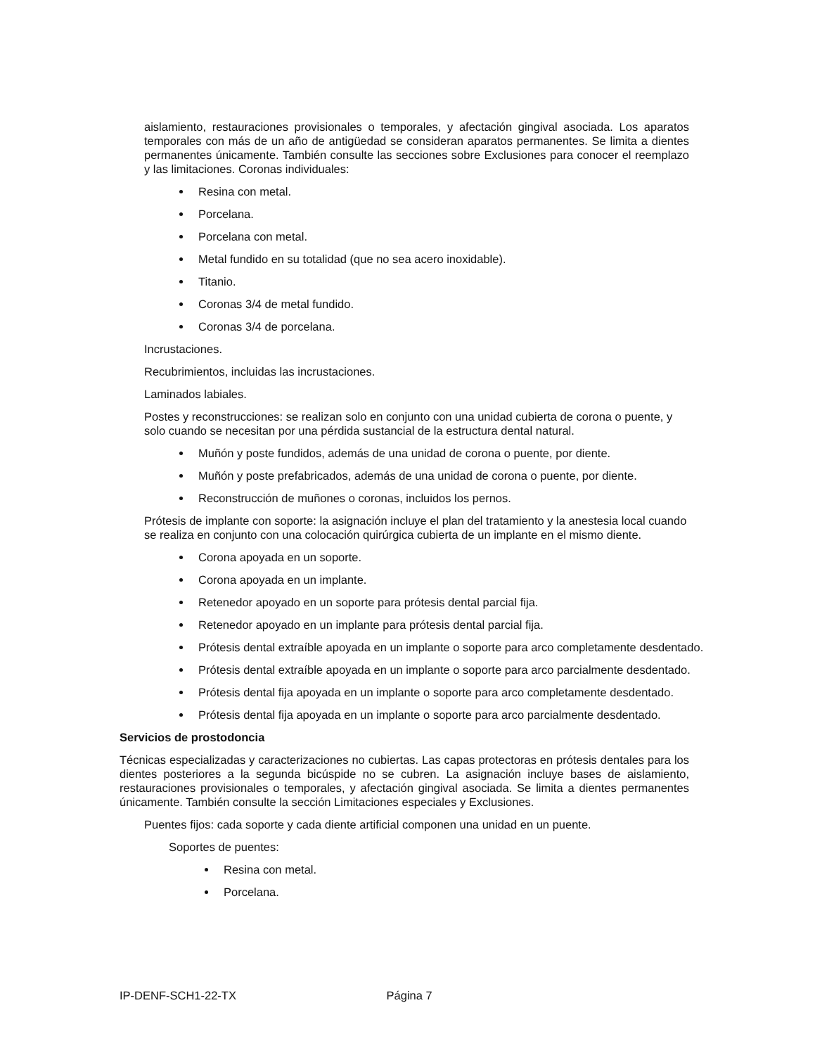aislamiento, restauraciones provisionales o temporales, y afectación gingival asociada. Los aparatos temporales con más de un año de antigüedad se consideran aparatos permanentes. Se limita a dientes permanentes únicamente. También consulte las secciones sobre Exclusiones para conocer el reemplazo y las limitaciones. Coronas individuales:
Resina con metal.
Porcelana.
Porcelana con metal.
Metal fundido en su totalidad (que no sea acero inoxidable).
Titanio.
Coronas 3/4 de metal fundido.
Coronas 3/4 de porcelana.
Incrustaciones.
Recubrimientos, incluidas las incrustaciones.
Laminados labiales.
Postes y reconstrucciones: se realizan solo en conjunto con una unidad cubierta de corona o puente, y solo cuando se necesitan por una pérdida sustancial de la estructura dental natural.
Muñón y poste fundidos, además de una unidad de corona o puente, por diente.
Muñón y poste prefabricados, además de una unidad de corona o puente, por diente.
Reconstrucción de muñones o coronas, incluidos los pernos.
Prótesis de implante con soporte: la asignación incluye el plan del tratamiento y la anestesia local cuando se realiza en conjunto con una colocación quirúrgica cubierta de un implante en el mismo diente.
Corona apoyada en un soporte.
Corona apoyada en un implante.
Retenedor apoyado en un soporte para prótesis dental parcial fija.
Retenedor apoyado en un implante para prótesis dental parcial fija.
Prótesis dental extraíble apoyada en un implante o soporte para arco completamente desdentado.
Prótesis dental extraíble apoyada en un implante o soporte para arco parcialmente desdentado.
Prótesis dental fija apoyada en un implante o soporte para arco completamente desdentado.
Prótesis dental fija apoyada en un implante o soporte para arco parcialmente desdentado.
Servicios de prostodoncia
Técnicas especializadas y caracterizaciones no cubiertas. Las capas protectoras en prótesis dentales para los dientes posteriores a la segunda bicúspide no se cubren. La asignación incluye bases de aislamiento, restauraciones provisionales o temporales, y afectación gingival asociada. Se limita a dientes permanentes únicamente. También consulte la sección Limitaciones especiales y Exclusiones.
Puentes fijos: cada soporte y cada diente artificial componen una unidad en un puente.
Soportes de puentes:
Resina con metal.
Porcelana.
IP-DENF-SCH1-22-TX Página 7